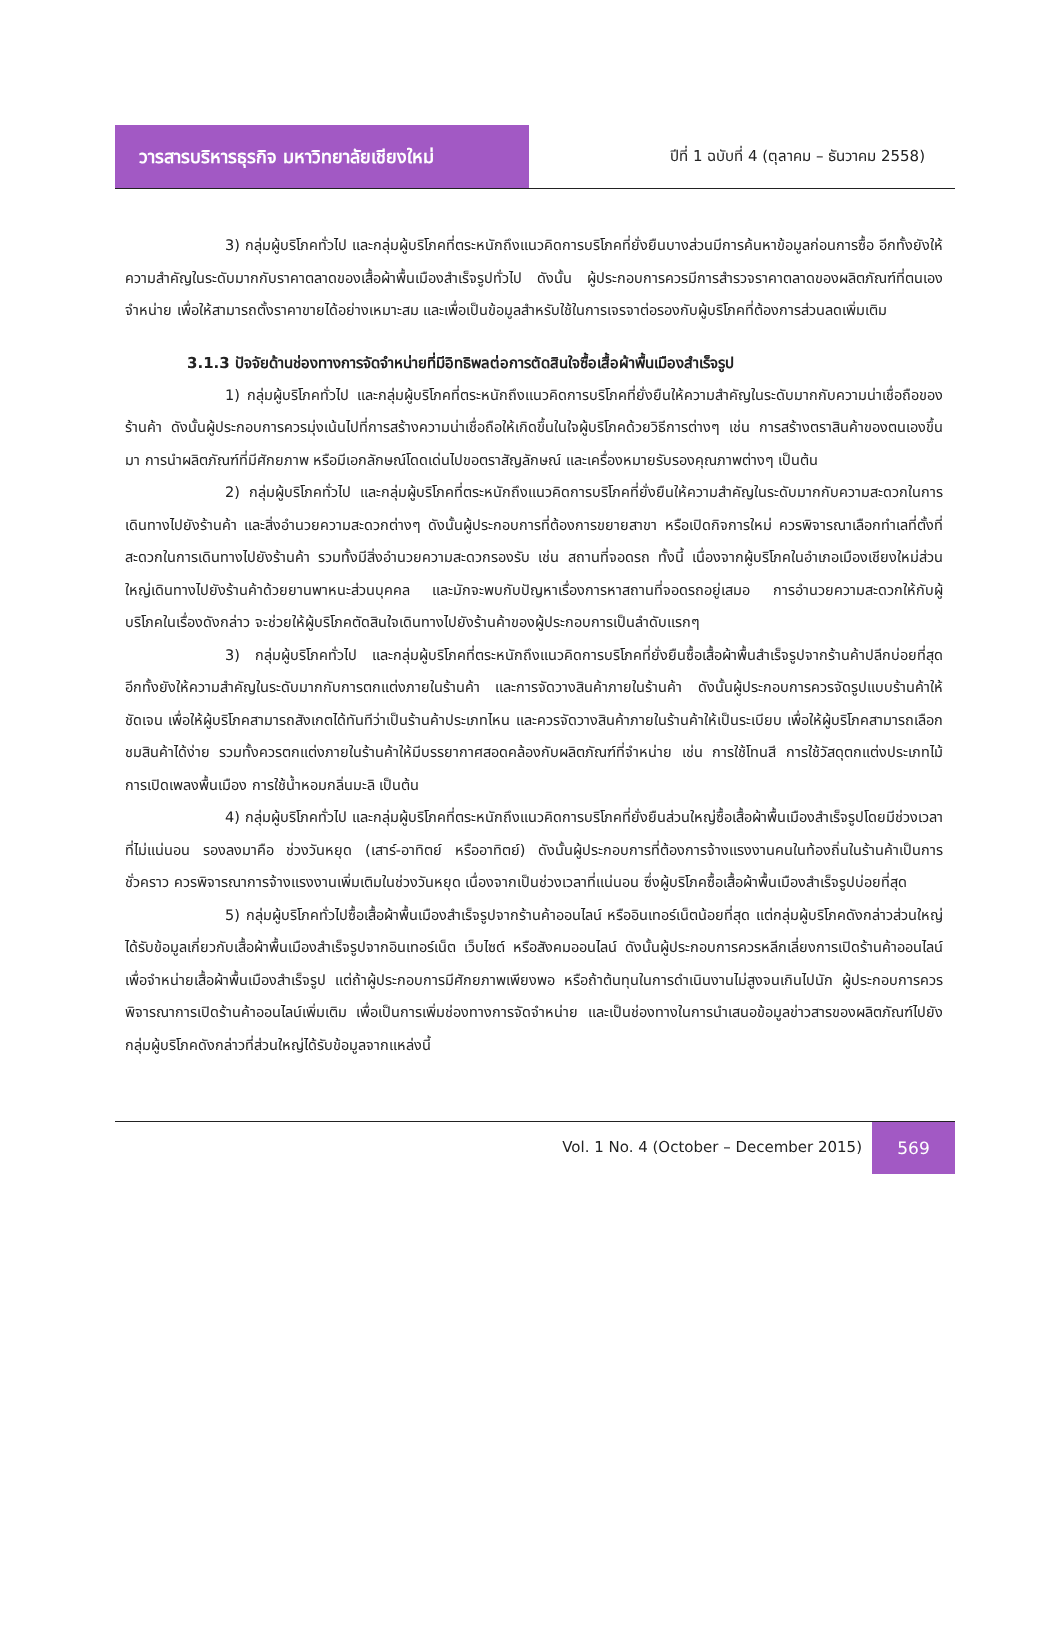วารสารบริหารธุรกิจ มหาวิทยาลัยเชียงใหม่
ปีที่ 1 ฉบับที่ 4 (ตุลาคม – ธันวาคม 2558)
3) กลุ่มผู้บริโภคทั่วไป และกลุ่มผู้บริโภคที่ตระหนักถึงแนวคิดการบริโภคที่ยั่งยืนบางส่วนมีการค้นหาข้อมูลก่อนการซื้อ อีกทั้งยังให้ความสำคัญในระดับมากกับราคาตลาดของเสื้อผ้าพื้นเมืองสำเร็จรูปทั่วไป ดังนั้น ผู้ประกอบการควรมีการสำรวจราคาตลาดของผลิตภัณฑ์ที่ตนเองจำหน่าย เพื่อให้สามารถตั้งราคาขายได้อย่างเหมาะสม และเพื่อเป็นข้อมูลสำหรับใช้ในการเจรจาต่อรองกับผู้บริโภคที่ต้องการส่วนลดเพิ่มเติม
3.1.3 ปัจจัยด้านช่องทางการจัดจำหน่ายที่มีอิทธิพลต่อการตัดสินใจซื้อเสื้อผ้าพื้นเมืองสำเร็จรูป
1) กลุ่มผู้บริโภคทั่วไป และกลุ่มผู้บริโภคที่ตระหนักถึงแนวคิดการบริโภคที่ยั่งยืนให้ความสำคัญในระดับมากกับความน่าเชื่อถือของร้านค้า ดังนั้นผู้ประกอบการควรมุ่งเน้นไปที่การสร้างความน่าเชื่อถือให้เกิดขึ้นในใจผู้บริโภคด้วยวิธีการต่างๆ เช่น การสร้างตราสินค้าของตนเองขึ้นมา การนำผลิตภัณฑ์ที่มีศักยภาพ หรือมีเอกลักษณ์โดดเด่นไปขอตราสัญลักษณ์ และเครื่องหมายรับรองคุณภาพต่างๆ เป็นต้น
2) กลุ่มผู้บริโภคทั่วไป และกลุ่มผู้บริโภคที่ตระหนักถึงแนวคิดการบริโภคที่ยั่งยืนให้ความสำคัญในระดับมากกับความสะดวกในการเดินทางไปยังร้านค้า และสิ่งอำนวยความสะดวกต่างๆ ดังนั้นผู้ประกอบการที่ต้องการขยายสาขา หรือเปิดกิจการใหม่ ควรพิจารณาเลือกทำเลที่ตั้งที่สะดวกในการเดินทางไปยังร้านค้า รวมทั้งมีสิ่งอำนวยความสะดวกรองรับ เช่น สถานที่จอดรถ ทั้งนี้ เนื่องจากผู้บริโภคในอำเภอเมืองเชียงใหม่ส่วนใหญ่เดินทางไปยังร้านค้าด้วยยานพาหนะส่วนบุคคล และมักจะพบกับปัญหาเรื่องการหาสถานที่จอดรถอยู่เสมอ การอำนวยความสะดวกให้กับผู้บริโภคในเรื่องดังกล่าว จะช่วยให้ผู้บริโภคตัดสินใจเดินทางไปยังร้านค้าของผู้ประกอบการเป็นลำดับแรกๆ
3) กลุ่มผู้บริโภคทั่วไป และกลุ่มผู้บริโภคที่ตระหนักถึงแนวคิดการบริโภคที่ยั่งยืนซื้อเสื้อผ้าพื้นสำเร็จรูปจากร้านค้าปลีกบ่อยที่สุด อีกทั้งยังให้ความสำคัญในระดับมากกับการตกแต่งภายในร้านค้า และการจัดวางสินค้าภายในร้านค้า ดังนั้นผู้ประกอบการควรจัดรูปแบบร้านค้าให้ชัดเจน เพื่อให้ผู้บริโภคสามารถสังเกตได้ทันทีว่าเป็นร้านค้าประเภทไหน และควรจัดวางสินค้าภายในร้านค้าให้เป็นระเบียบ เพื่อให้ผู้บริโภคสามารถเลือกชมสินค้าได้ง่าย รวมทั้งควรตกแต่งภายในร้านค้าให้มีบรรยากาศสอดคล้องกับผลิตภัณฑ์ที่จำหน่าย เช่น การใช้โทนสี การใช้วัสดุตกแต่งประเภทไม้ การเปิดเพลงพื้นเมือง การใช้น้ำหอมกลิ่นมะลิ เป็นต้น
4) กลุ่มผู้บริโภคทั่วไป และกลุ่มผู้บริโภคที่ตระหนักถึงแนวคิดการบริโภคที่ยั่งยืนส่วนใหญ่ซื้อเสื้อผ้าพื้นเมืองสำเร็จรูปโดยมีช่วงเวลาที่ไม่แน่นอน รองลงมาคือ ช่วงวันหยุด (เสาร์-อาทิตย์ หรืออาทิตย์) ดังนั้นผู้ประกอบการที่ต้องการจ้างแรงงานคนในท้องถิ่นในร้านค้าเป็นการชั่วคราว ควรพิจารณาการจ้างแรงงานเพิ่มเติมในช่วงวันหยุด เนื่องจากเป็นช่วงเวลาที่แน่นอน ซึ่งผู้บริโภคซื้อเสื้อผ้าพื้นเมืองสำเร็จรูปบ่อยที่สุด
5) กลุ่มผู้บริโภคทั่วไปซื้อเสื้อผ้าพื้นเมืองสำเร็จรูปจากร้านค้าออนไลน์ หรืออินเทอร์เน็ตน้อยที่สุด แต่กลุ่มผู้บริโภคดังกล่าวส่วนใหญ่ได้รับข้อมูลเกี่ยวกับเสื้อผ้าพื้นเมืองสำเร็จรูปจากอินเทอร์เน็ต เว็บไซต์ หรือสังคมออนไลน์ ดังนั้นผู้ประกอบการควรหลีกเลี่ยงการเปิดร้านค้าออนไลน์ เพื่อจำหน่ายเสื้อผ้าพื้นเมืองสำเร็จรูป แต่ถ้าผู้ประกอบการมีศักยภาพเพียงพอ หรือถ้าต้นทุนในการดำเนินงานไม่สูงจนเกินไปนัก ผู้ประกอบการควรพิจารณาการเปิดร้านค้าออนไลน์เพิ่มเติม เพื่อเป็นการเพิ่มช่องทางการจัดจำหน่าย และเป็นช่องทางในการนำเสนอข้อมูลข่าวสารของผลิตภัณฑ์ไปยังกลุ่มผู้บริโภคดังกล่าวที่ส่วนใหญ่ได้รับข้อมูลจากแหล่งนี้
Vol. 1 No. 4 (October – December 2015)
569